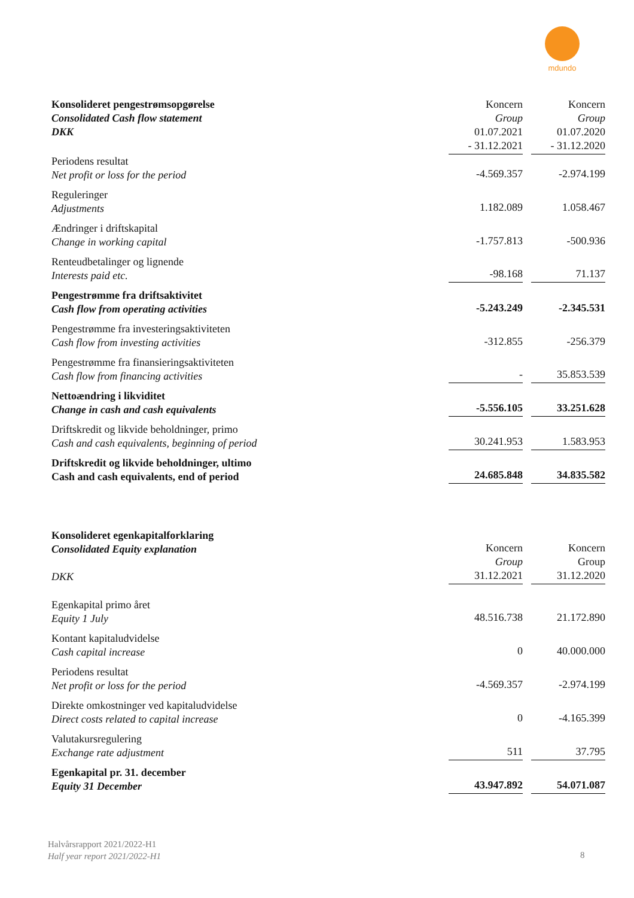mdundo
| Konsolideret pengestrømsopgørelse Consolidated Cash flow statement DKK | Koncern Group 01.07.2021 - 31.12.2021 | | Koncern Group 01.07.2020 - 31.12.2020 |
| Periodens resultat Net profit or loss for the period | -4.569.357 | | -2.974.199 |
| Reguleringer Adjustments | 1.182.089 | | 1.058.467 |
| Ændringer i driftskapital Change in working capital | -1.757.813 | | -500.936 |
| Renteudbetalinger og lignende Interests paid etc. | -98.168 | | 71.137 |
| Pengestrømme fra driftsaktivitet Cash flow from operating activities | -5.243.249 | | -2.345.531 |
| Pengestrømme fra investeringsaktiviteten Cash flow from investing activities | -312.855 | | -256.379 |
| Pengestrømme fra finansieringsaktiviteten Cash flow from financing activities | - | | 35.853.539 |
| Nettoændring i likviditet Change in cash and cash equivalents | -5.556.105 | | 33.251.628 |
| Driftskredit og likvide beholdninger, primo Cash and cash equivalents, beginning of period | 30.241.953 | | 1.583.953 |
| Driftskredit og likvide beholdninger, ultimo Cash and cash equivalents, end of period | 24.685.848 | | 34.835.582 |
| Konsolideret egenkapitalforklaring Consolidated Equity explanation DKK | Koncern Group 31.12.2021 | | Koncern Group 31.12.2020 |
| Egenkapital primo året Equity 1 July | 48.516.738 | | 21.172.890 |
| Kontant kapitaludvidelse Cash capital increase | 0 | | 40.000.000 |
| Periodens resultat Net profit or loss for the period | -4.569.357 | | -2.974.199 |
| Direkte omkostninger ved kapitaludvidelse Direct costs related to capital increase | 0 | | -4.165.399 |
| Valutakursregulering Exchange rate adjustment | 511 | | 37.795 |
| Egenkapital pr. 31. december Equity 31 December | 43.947.892 | | 54.071.087 |
Halvårsrapport 2021/2022-H1
Half year report 2021/2022-H1
8